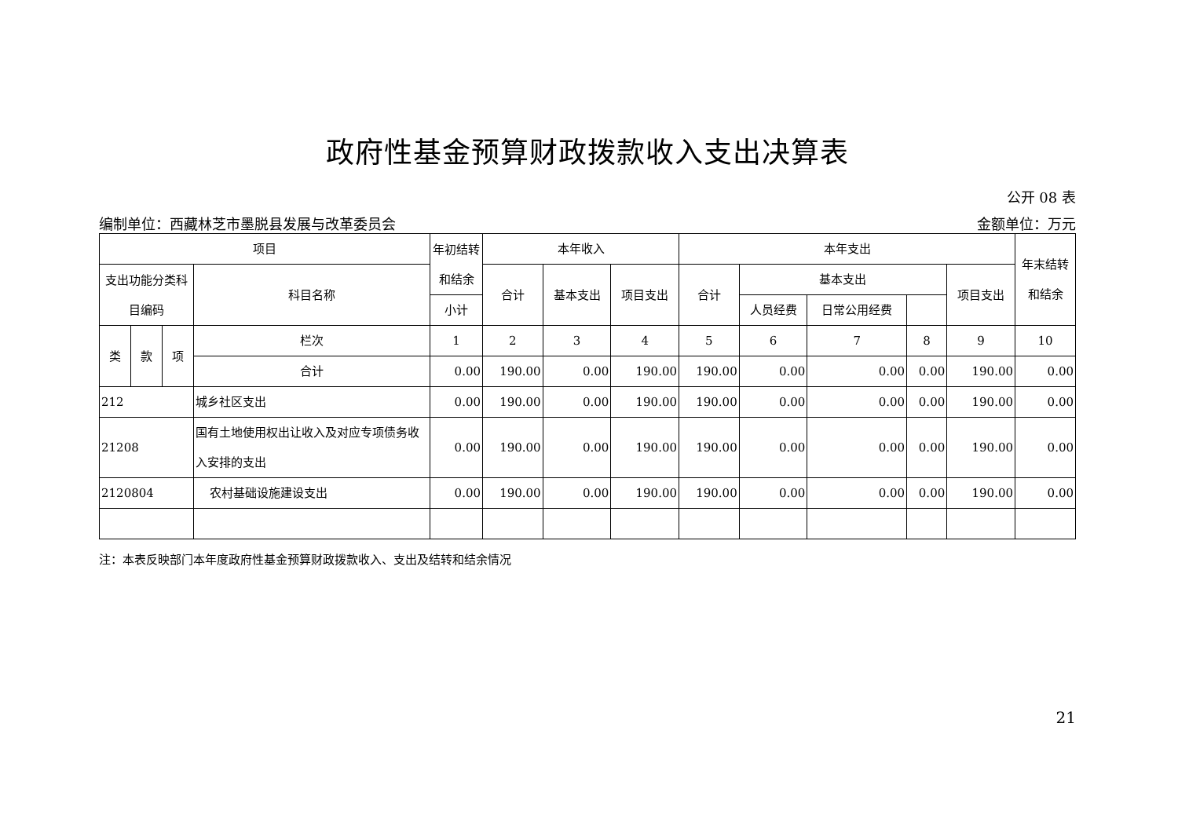政府性基金预算财政拨款收入支出决算表
公开 08 表
编制单位：西藏林芝市墨脱县发展与改革委员会 金额单位：万元
| 项目 | | | | 年初结转和结余 | 本年收入 | | | 本年支出 | | | | | 年末结转和结余 |
| --- | --- | --- | --- | --- | --- | --- | --- | --- | --- | --- | --- | --- | --- |
| 支出功能分类科目编码 | | | 科目名称 | | 合计 | 基本支出 | 项目支出 | 合计 | 基本支出 | | | 项目支出 | |
| | | | | | | | | | 小计 | 人员经费 | 日常公用经费 | | |
| 类 | 款 | 项 | 栏次 | 1 | 2 | 3 | 4 | 5 | 6 | 7 | 8 | 9 | 10 |
| | | | 合计 | 0.00 | 190.00 | 0.00 | 190.00 | 190.00 | 0.00 | 0.00 | 0.00 | 190.00 | 0.00 |
| 212 | | | 城乡社区支出 | 0.00 | 190.00 | 0.00 | 190.00 | 190.00 | 0.00 | 0.00 | 0.00 | 190.00 | 0.00 |
| 21208 | | | 国有土地使用权出让收入及对应专项债务收入安排的支出 | 0.00 | 190.00 | 0.00 | 190.00 | 190.00 | 0.00 | 0.00 | 0.00 | 190.00 | 0.00 |
| 2120804 | | | 农村基础设施建设支出 | 0.00 | 190.00 | 0.00 | 190.00 | 190.00 | 0.00 | 0.00 | 0.00 | 190.00 | 0.00 |
注：本表反映部门本年度政府性基金预算财政拨款收入、支出及结转和结余情况
21